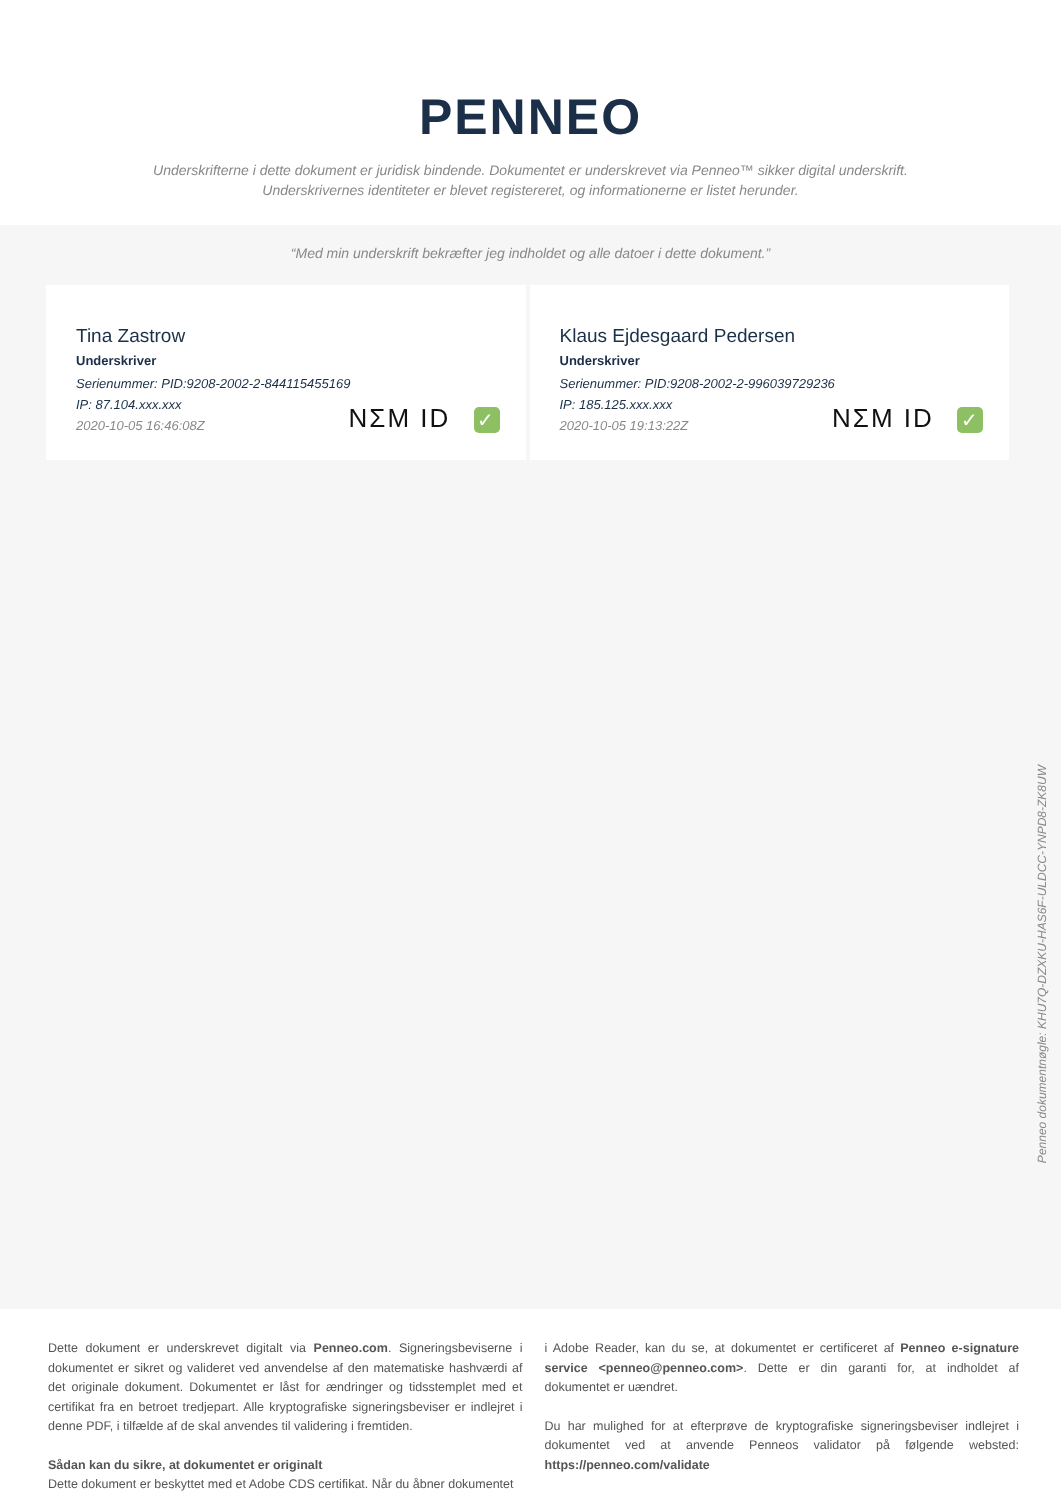PENNEO
Underskrifterne i dette dokument er juridisk bindende. Dokumentet er underskrevet via Penneo™ sikker digital underskrift.
Underskrivernes identiteter er blevet registereret, og informationerne er listet herunder.
“Med min underskrift bekræfter jeg indholdet og alle datoer i dette dokument.”
Tina Zastrow
Underskriver
Serienummer: PID:9208-2002-2-844115455169
IP: 87.104.xxx.xxx
2020-10-05 16:46:08Z
NΣM ID ✓
Klaus Ejdesgaard Pedersen
Underskriver
Serienummer: PID:9208-2002-2-996039729236
IP: 185.125.xxx.xxx
2020-10-05 19:13:22Z
NΣM ID ✓
Penneo dokumentnøgle: KHU7Q-DZXKU-HAS6F-ULDCC-YNPD8-ZK8UW
Dette dokument er underskrevet digitalt via Penneo.com. Signeringsbeviserne i dokumentet er sikret og valideret ved anvendelse af den matematiske hashværdi af det originale dokument. Dokumentet er låst for ændringer og tidsstemplet med et certifikat fra en betroet tredjepart. Alle kryptografiske signeringsbeviser er indlejret i denne PDF, i tilfælde af de skal anvendes til validering i fremtiden.
Sådan kan du sikre, at dokumentet er originalt
Dette dokument er beskyttet med et Adobe CDS certifikat. Når du åbner dokumentet
i Adobe Reader, kan du se, at dokumentet er certificeret af Penneo e-signature service <penneo@penneo.com>. Dette er din garanti for, at indholdet af dokumentet er uændret.
Du har mulighed for at efterprøve de kryptografiske signeringsbeviser indlejret i dokumentet ved at anvende Penneos validator på følgende websted: https://penneo.com/validate